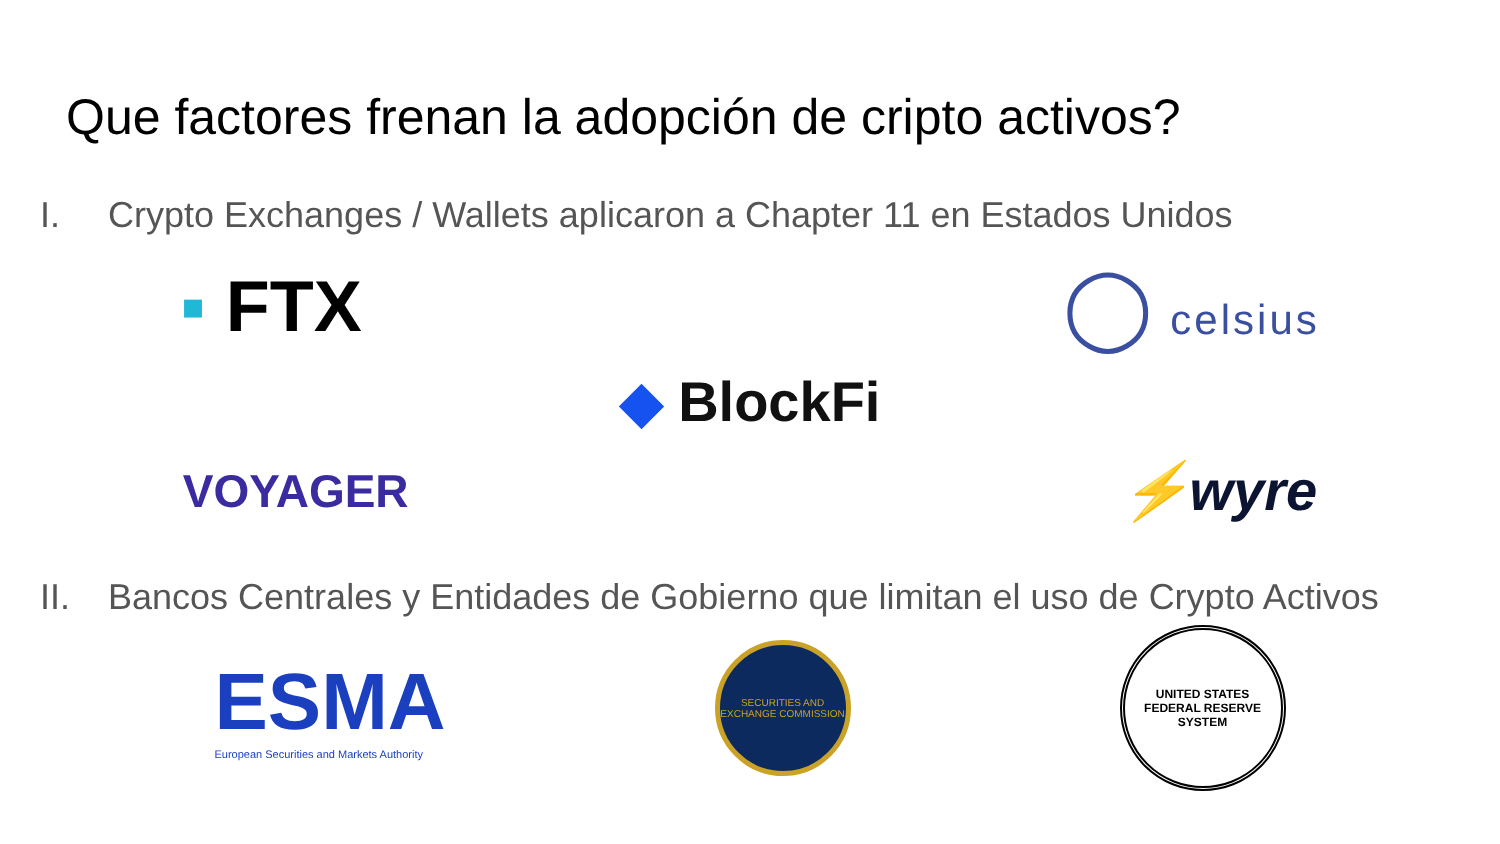Que factores frenan la adopción de cripto activos?
I. Crypto Exchanges / Wallets aplicaron a Chapter 11 en Estados Unidos
▪ FTX ◯ celsius
◆ BlockFi
VOYAGER
⚡wyre
II. Bancos Centrales y Entidades de Gobierno que limitan el uso de Crypto Activos
ESMA
European Securities and Markets Authority
SECURITIES AND EXCHANGE COMMISSION
UNITED STATES
FEDERAL RESERVE SYSTEM